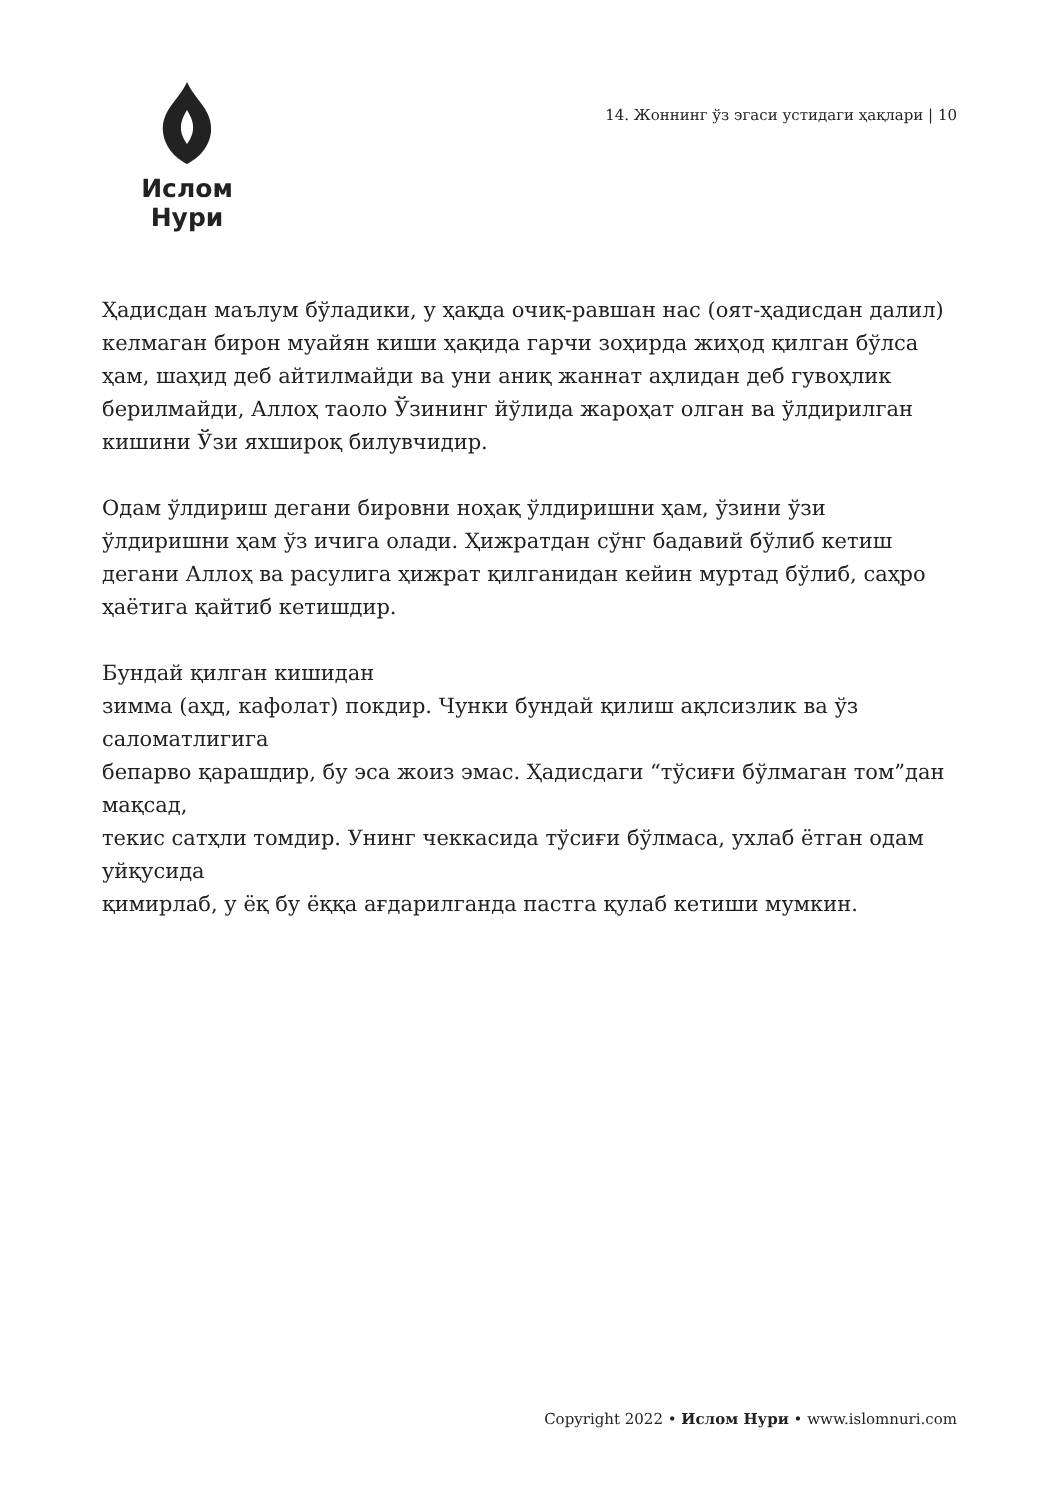Ислом Нури
14. Жоннинг ўз эгаси устидаги ҳақлари | 10
Ҳадисдан маълум бўладики, у ҳақда очиқ-равшан нас (оят-ҳадисдан далил) келмаган бирон муайян киши ҳақида гарчи зоҳирда жиҳод қилган бўлса ҳам, шаҳид деб айтилмайди ва уни аниқ жаннат аҳлидан деб гувоҳлик берилмайди, Аллоҳ таоло Ўзининг йўлида жароҳат олган ва ўлдирилган кишини Ўзи яхшироқ билувчидир.
Одам ўлдириш дегани бировни ноҳақ ўлдиришни ҳам, ўзини ўзи ўлдиришни ҳам ўз ичига олади. Ҳижратдан сўнг бадавий бўлиб кетиш дегани Аллоҳ ва расулига ҳижрат қилганидан кейин муртад бўлиб, саҳро ҳаётига қайтиб кетишдир.
Бундай қилган кишидан
зимма (аҳд, кафолат) покдир. Чунки бундай қилиш ақлсизлик ва ўз саломатлигига
бепарво қарашдир, бу эса жоиз эмас. Ҳадисдаги “тўсиғи бўлмаган том”дан мақсад,
текис сатҳли томдир. Унинг чеккасида тўсиғи бўлмаса, ухлаб ётган одам уйқусида
қимирлаб, у ёқ бу ёққа ағдарилганда пастга қулаб кетиши мумкин.
Copyright 2022 • Ислом Нури • www.islomnuri.com